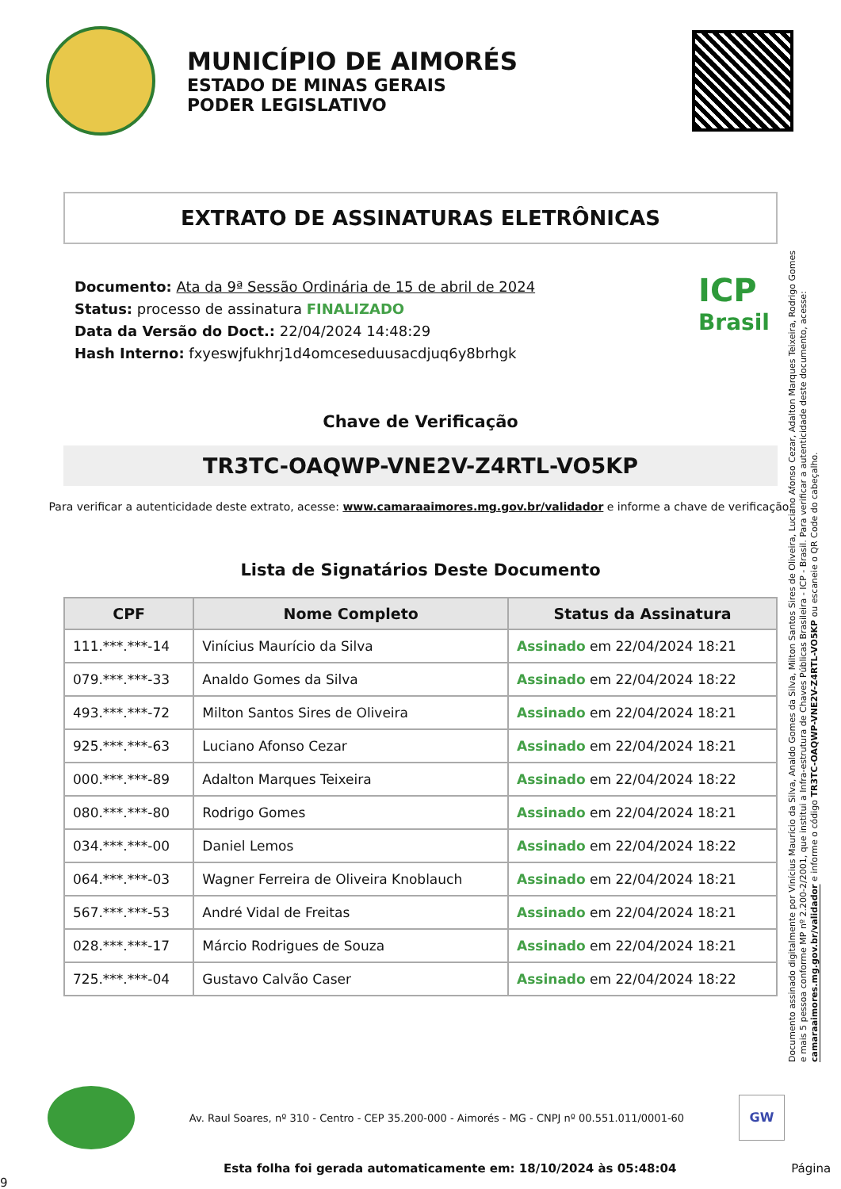MUNICÍPIO DE AIMORÉS
ESTADO DE MINAS GERAIS
PODER LEGISLATIVO
EXTRATO DE ASSINATURAS ELETRÔNICAS
Documento: Ata da 9ª Sessão Ordinária de 15 de abril de 2024
Status: processo de assinatura FINALIZADO
Data da Versão do Doct.: 22/04/2024 14:48:29
Hash Interno: fxyeswjfukhrj1d4omceseduusacdjuq6y8brhgk
ICP
Brasil
Chave de Verificação
TR3TC-OAQWP-VNE2V-Z4RTL-VO5KP
Para verificar a autenticidade deste extrato, acesse: www.camaraaimores.mg.gov.br/validador e informe a chave de verificação.
Lista de Signatários Deste Documento
| CPF | Nome Completo | Status da Assinatura |
| --- | --- | --- |
| 111.***.***-14 | Vinícius Maurício da Silva | Assinado em 22/04/2024 18:21 |
| 079.***.***-33 | Analdo Gomes da Silva | Assinado em 22/04/2024 18:22 |
| 493.***.***-72 | Milton Santos Sires de Oliveira | Assinado em 22/04/2024 18:21 |
| 925.***.***-63 | Luciano Afonso Cezar | Assinado em 22/04/2024 18:21 |
| 000.***.***-89 | Adalton Marques Teixeira | Assinado em 22/04/2024 18:22 |
| 080.***.***-80 | Rodrigo Gomes | Assinado em 22/04/2024 18:21 |
| 034.***.***-00 | Daniel Lemos | Assinado em 22/04/2024 18:22 |
| 064.***.***-03 | Wagner Ferreira de Oliveira Knoblauch | Assinado em 22/04/2024 18:21 |
| 567.***.***-53 | André Vidal de Freitas | Assinado em 22/04/2024 18:21 |
| 028.***.***-17 | Márcio Rodrigues de Souza | Assinado em 22/04/2024 18:21 |
| 725.***.***-04 | Gustavo Calvão Caser | Assinado em 22/04/2024 18:22 |
Documento assinado digitalmente por Vinícius Maurício da Silva, Analdo Gomes da Silva, Milton Santos Sires de Oliveira, Luciano Afonso Cezar, Adalton Marques Teixeira, Rodrigo Gomes e mais 5 pessoa conforme MP nº 2.200-2/2001, que institui a Infra-estrutura de Chaves Públicas Brasileira - ICP - Brasil. Para verificar a autenticidade deste documento, acesse: camaraaimores.mg.gov.br/validador e informe o código TR3TC-OAQWP-VNE2V-Z4RTL-VO5KP ou escaneie o QR Code do cabeçalho.
Av. Raul Soares, nº 310 - Centro - CEP 35.200-000 - Aimorés - MG - CNPJ nº 00.551.011/0001-60
GW
Esta folha foi gerada automaticamente em: 18/10/2024 às 05:48:04 Página 9